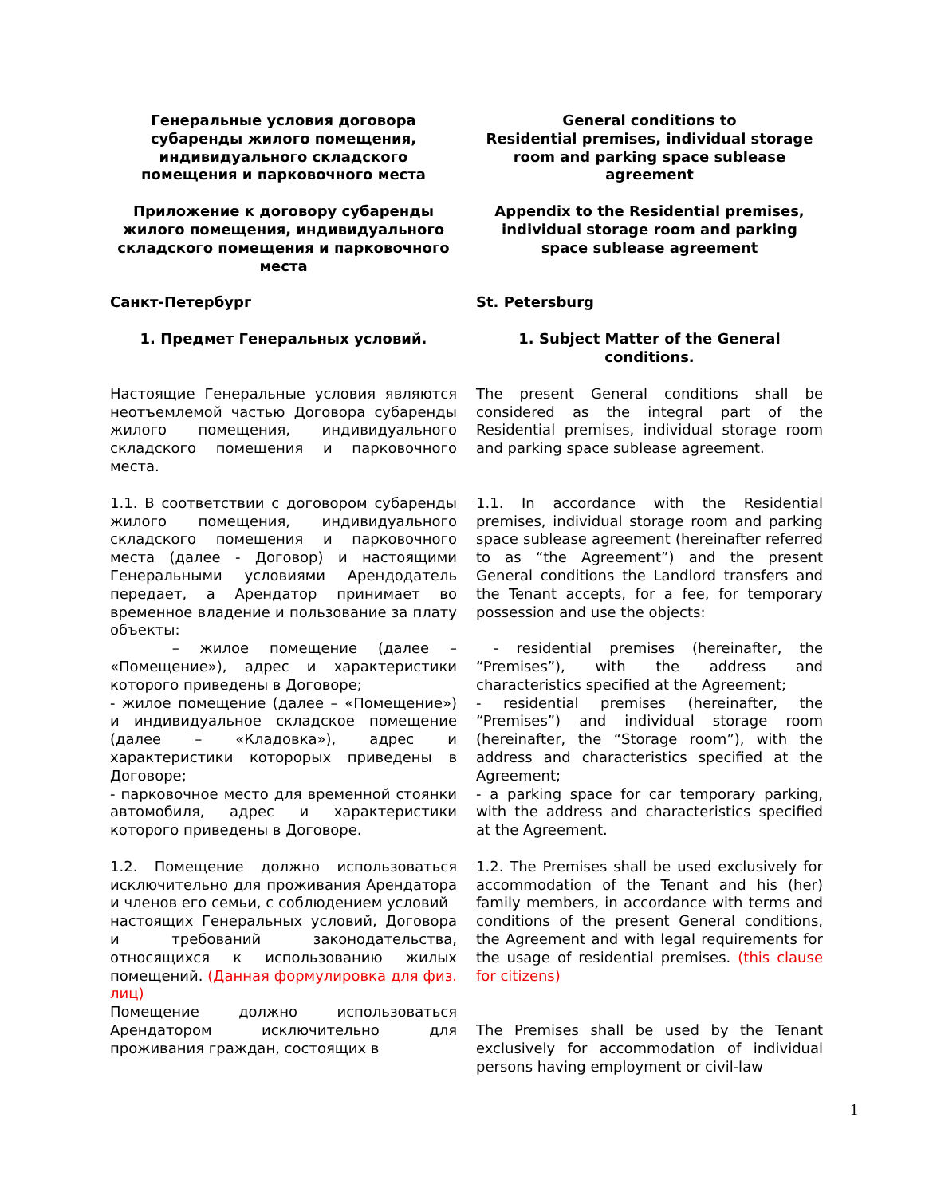| Генеральные условия договора субаренды жилого помещения, индивидуального складского помещения и парковочного места | General conditions to Residential premises, individual storage room and parking space sublease agreement |
| Приложение к договору субаренды жилого помещения, индивидуального складского помещения и парковочного места | Appendix to the Residential premises, individual storage room and parking space sublease agreement |
| Санкт-Петербург | St. Petersburg |
| 1. Предмет Генеральных условий. | 1. Subject Matter of the General conditions. |
| Настоящие Генеральные условия являются неотъемлемой частью Договора субаренды жилого помещения, индивидуального складского помещения и парковочного места. | The present General conditions shall be considered as the integral part of the Residential premises, individual storage room and parking space sublease agreement. |
| 1.1. В соответствии с договором субаренды жилого помещения, индивидуального складского помещения и парковочного места (далее - Договор) и настоящими Генеральными условиями Арендодатель передает, а Арендатор принимает во временное владение и пользование за плату объекты: – жилое помещение (далее – «Помещение»), адрес и характеристики которого приведены в Договоре; - жилое помещение (далее – «Помещение») и индивидуальное складское помещение (далее – «Кладовка»), адрес и характеристики которорых приведены в Договоре; - парковочное место для временной стоянки автомобиля, адрес и характеристики которого приведены в Договоре. | 1.1. In accordance with the Residential premises, individual storage room and parking space sublease agreement (hereinafter referred to as “the Agreement”) and the present General conditions the Landlord transfers and the Tenant accepts, for a fee, for temporary possession and use the objects: - residential premises (hereinafter, the “Premises”), with the address and characteristics specified at the Agreement; - residential premises (hereinafter, the “Premises”) and individual storage room (hereinafter, the “Storage room”), with the address and characteristics specified at the Agreement; - a parking space for car temporary parking, with the address and characteristics specified at the Agreement. |
| 1.2. Помещение должно использоваться исключительно для проживания Арендатора и членов его семьи, с соблюдением условий настоящих Генеральных условий, Договора и требований законодательства, относящихся к использованию жилых помещений. (Данная формулировка для физ. лиц) Помещение должно использоваться Арендатором исключительно для проживания граждан, состоящих в | 1.2. The Premises shall be used exclusively for accommodation of the Tenant and his (her) family members, in accordance with terms and conditions of the present General conditions, the Agreement and with legal requirements for the usage of residential premises. (this clause for citizens) The Premises shall be used by the Tenant exclusively for accommodation of individual persons having employment or civil-law |
1